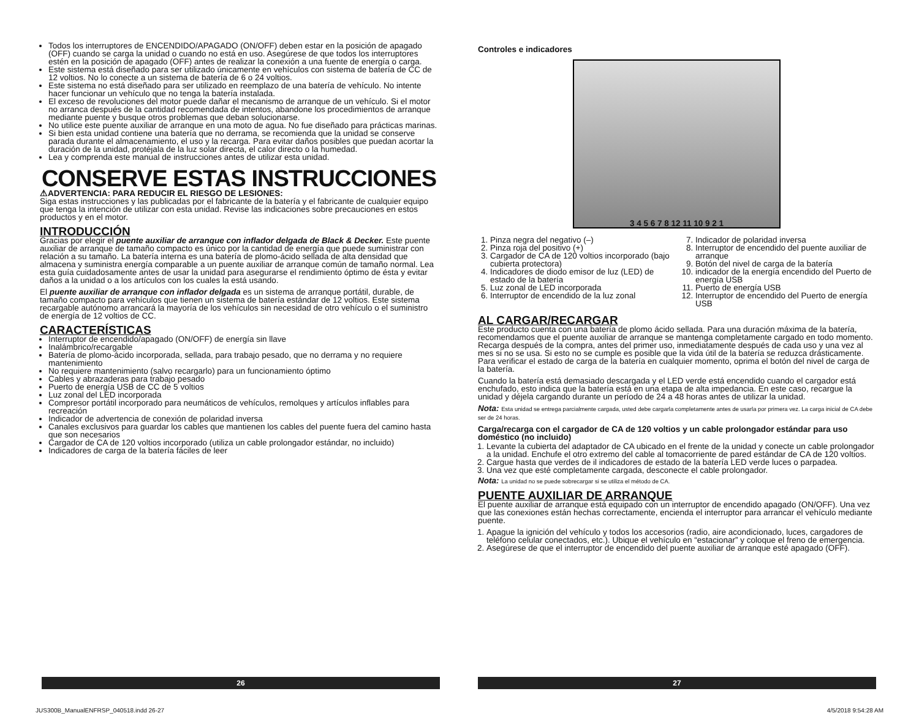Todos los interruptores de ENCENDIDO/APAGADO (ON/OFF) deben estar en la posición de apagado (OFF) cuando se carga la unidad o cuando no está en uso. Asegúrese de que todos los interruptores estén en la posición de apagado (OFF) antes de realizar la conexión a una fuente de energía o carga.
Este sistema está diseñado para ser utilizado únicamente en vehículos con sistema de batería de CC de 12 voltios. No lo conecte a un sistema de batería de 6 o 24 voltios.
Este sistema no está diseñado para ser utilizado en reemplazo de una batería de vehículo. No intente hacer funcionar un vehículo que no tenga la batería instalada.
El exceso de revoluciones del motor puede dañar el mecanismo de arranque de un vehículo. Si el motor no arranca después de la cantidad recomendada de intentos, abandone los procedimientos de arranque mediante puente y busque otros problemas que deban solucionarse.
No utilice este puente auxiliar de arranque en una moto de agua. No fue diseñado para prácticas marinas.
Si bien esta unidad contiene una batería que no derrama, se recomienda que la unidad se conserve parada durante el almacenamiento, el uso y la recarga. Para evitar daños posibles que puedan acortar la duración de la unidad, protéjala de la luz solar directa, el calor directo o la humedad.
Lea y comprenda este manual de instrucciones antes de utilizar esta unidad.
CONSERVE ESTAS INSTRUCCIONES
⚠ADVERTENCIA: PARA REDUCIR EL RIESGO DE LESIONES:
Siga estas instrucciones y las publicadas por el fabricante de la batería y el fabricante de cualquier equipo que tenga la intención de utilizar con esta unidad. Revise las indicaciones sobre precauciones en estos productos y en el motor.
INTRODUCCIÓN
Gracias por elegir el puente auxiliar de arranque con inflador delgada de Black & Decker. Este puente auxiliar de arranque de tamaño compacto es único por la cantidad de energía que puede suministrar con relación a su tamaño. La batería interna es una batería de plomo-ácido sellada de alta densidad que almacena y suministra energía comparable a un puente auxiliar de arranque común de tamaño normal. Lea esta guía cuidadosamente antes de usar la unidad para asegurarse el rendimiento óptimo de ésta y evitar daños a la unidad o a los artículos con los cuales la está usando.
El puente auxiliar de arranque con inflador delgada es un sistema de arranque portátil, durable, de tamaño compacto para vehículos que tienen un sistema de batería estándar de 12 voltios. Este sistema recargable autónomo arrancará la mayoría de los vehículos sin necesidad de otro vehículo o el suministro de energía de 12 voltios de CC.
CARACTERÍSTICAS
Interruptor de encendido/apagado (ON/OFF) de energía sin llave
Inalámbrico/recargable
Batería de plomo-ácido incorporada, sellada, para trabajo pesado, que no derrama y no requiere mantenimiento
No requiere mantenimiento (salvo recargarlo) para un funcionamiento óptimo
Cables y abrazaderas para trabajo pesado
Puerto de energía USB de CC de 5 voltios
Luz zonal del LED incorporada
Compresor portátil incorporado para neumáticos de vehículos, remolques y artículos inflables para recreación
Indicador de advertencia de conexión de polaridad inversa
Canales exclusivos para guardar los cables que mantienen los cables del puente fuera del camino hasta que son necesarios
Cargador de CA de 120 voltios incorporado (utiliza un cable prolongador estándar, no incluido)
Indicadores de carga de la batería fáciles de leer
Controles e indicadores
3 4 5 6 7 8 12 11 10 9 2 1
1. Pinza negra del negativo (–)
2. Pinza roja del positivo (+)
3. Cargador de CA de 120 voltios incorporado (bajo cubierta protectora)
4. Indicadores de diodo emisor de luz (LED) de estado de la batería
5. Luz zonal de LED incorporada
6. Interruptor de encendido de la luz zonal
7. Indicador de polaridad inversa
8. Interruptor de encendido del puente auxiliar de arranque
9. Botón del nivel de carga de la batería
10. indicador de la energía encendido del Puerto de energía USB
11. Puerto de energía USB
12. Interruptor de encendido del Puerto de energía USB
AL CARGAR/RECARGAR
Este producto cuenta con una batería de plomo ácido sellada. Para una duración máxima de la batería, recomendamos que el puente auxiliar de arranque se mantenga completamente cargado en todo momento. Recarga después de la compra, antes del primer uso, inmediatamente después de cada uso y una vez al mes si no se usa. Si esto no se cumple es posible que la vida útil de la batería se reduzca drásticamente. Para verificar el estado de carga de la batería en cualquier momento, oprima el botón del nivel de carga de la batería.
Cuando la batería está demasiado descargada y el LED verde está encendido cuando el cargador está enchufado, esto indica que la batería está en una etapa de alta impedancia. En este caso, recargue la unidad y déjela cargando durante un período de 24 a 48 horas antes de utilizar la unidad.
Nota: Esta unidad se entrega parcialmente cargada, usted debe cargarla completamente antes de usarla por primera vez. La carga inicial de CA debe ser de 24 horas.
Carga/recarga con el cargador de CA de 120 voltios y un cable prolongador estándar para uso doméstico (no incluido)
1. Levante la cubierta del adaptador de CA ubicado en el frente de la unidad y conecte un cable prolongador a la unidad. Enchufe el otro extremo del cable al tomacorriente de pared estándar de CA de 120 voltios.
2. Cargue hasta que verdes de il indicadores de estado de la batería LED verde luces o parpadea.
3. Una vez que esté completamente cargada, desconecte el cable prolongador.
Nota: La unidad no se puede sobrecargar si se utiliza el método de CA.
PUENTE AUXILIAR DE ARRANQUE
El puente auxiliar de arranque está equipado con un interruptor de encendido apagado (ON/OFF). Una vez que las conexiones están hechas correctamente, encienda el interruptor para arrancar el vehículo mediante puente.
1. Apague la ignición del vehículo y todos los accesorios (radio, aire acondicionado, luces, cargadores de teléfono celular conectados, etc.). Ubique el vehículo en “estacionar” y coloque el freno de emergencia.
2. Asegúrese de que el interruptor de encendido del puente auxiliar de arranque esté apagado (OFF).
26 27
JUS300B_ManualENFRSP_040518.indd 26-27
4/5/2018 9:54:28 AM